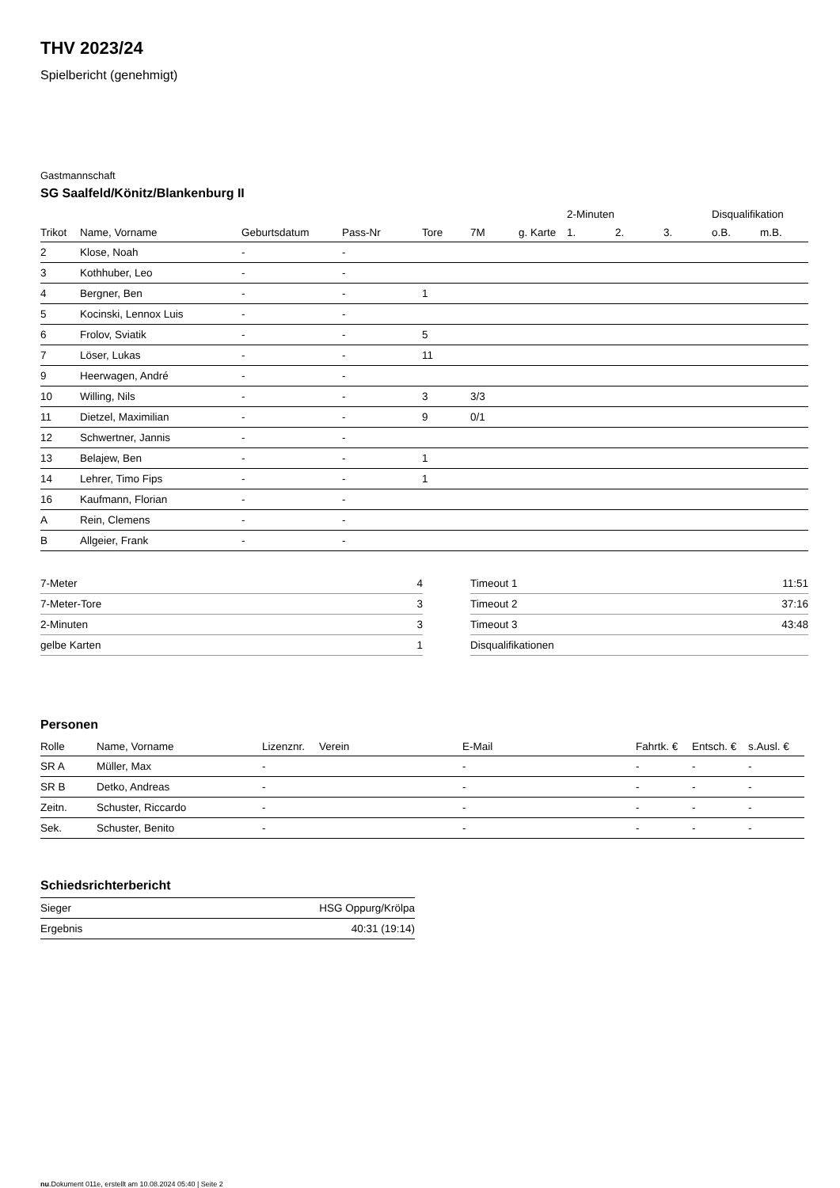THV 2023/24
Spielbericht (genehmigt)
Gastmannschaft
SG Saalfeld/Könitz/Blankenburg II
| | | | | | | | 2-Minuten | | | Disqualifikation | |
| --- | --- | --- | --- | --- | --- | --- | --- | --- | --- | --- | --- |
| Trikot | Name, Vorname | Geburtsdatum | Pass-Nr | Tore | 7M | g. Karte | 1. | 2. | 3. | o.B. | m.B. |
| 2 | Klose, Noah | - | - | | | | | | | | |
| 3 | Kothhuber, Leo | - | - | | | | | | | | |
| 4 | Bergner, Ben | - | - | 1 | | | | | | | |
| 5 | Kocinski, Lennox Luis | - | - | | | | | | | | |
| 6 | Frolov, Sviatik | - | - | 5 | | | | | | | |
| 7 | Löser, Lukas | - | - | 11 | | | | | | | |
| 9 | Heerwagen, André | - | - | | | | | | | | |
| 10 | Willing, Nils | - | - | 3 | 3/3 | | | | | | |
| 11 | Dietzel, Maximilian | - | - | 9 | 0/1 | | | | | | |
| 12 | Schwertner, Jannis | - | - | | | | | | | | |
| 13 | Belajew, Ben | - | - | 1 | | | | | | | |
| 14 | Lehrer, Timo Fips | - | - | 1 | | | | | | | |
| 16 | Kaufmann, Florian | - | - | | | | | | | | |
| A | Rein, Clemens | - | - | | | | | | | | |
| B | Allgeier, Frank | - | - | | | | | | | | |
| 7-Meter | 4 |
| 7-Meter-Tore | 3 |
| 2-Minuten | 3 |
| gelbe Karten | 1 |
| Timeout 1 | 11:51 |
| Timeout 2 | 37:16 |
| Timeout 3 | 43:48 |
| Disqualifikationen | |
Personen
| Rolle | Name, Vorname | Lizenznr. | Verein | E-Mail | Fahrtk. € | Entsch. € | s.Ausl. € |
| --- | --- | --- | --- | --- | --- | --- | --- |
| SR A | Müller, Max | - | | - | - | - | - |
| SR B | Detko, Andreas | - | | - | - | - | - |
| Zeitn. | Schuster, Riccardo | - | | - | - | - | - |
| Sek. | Schuster, Benito | - | | - | - | - | - |
Schiedsrichterbericht
| Sieger | HSG Oppurg/Krölpa |
| Ergebnis | 40:31 (19:14) |
nu.Dokument 011e, erstellt am 10.08.2024 05:40 | Seite 2